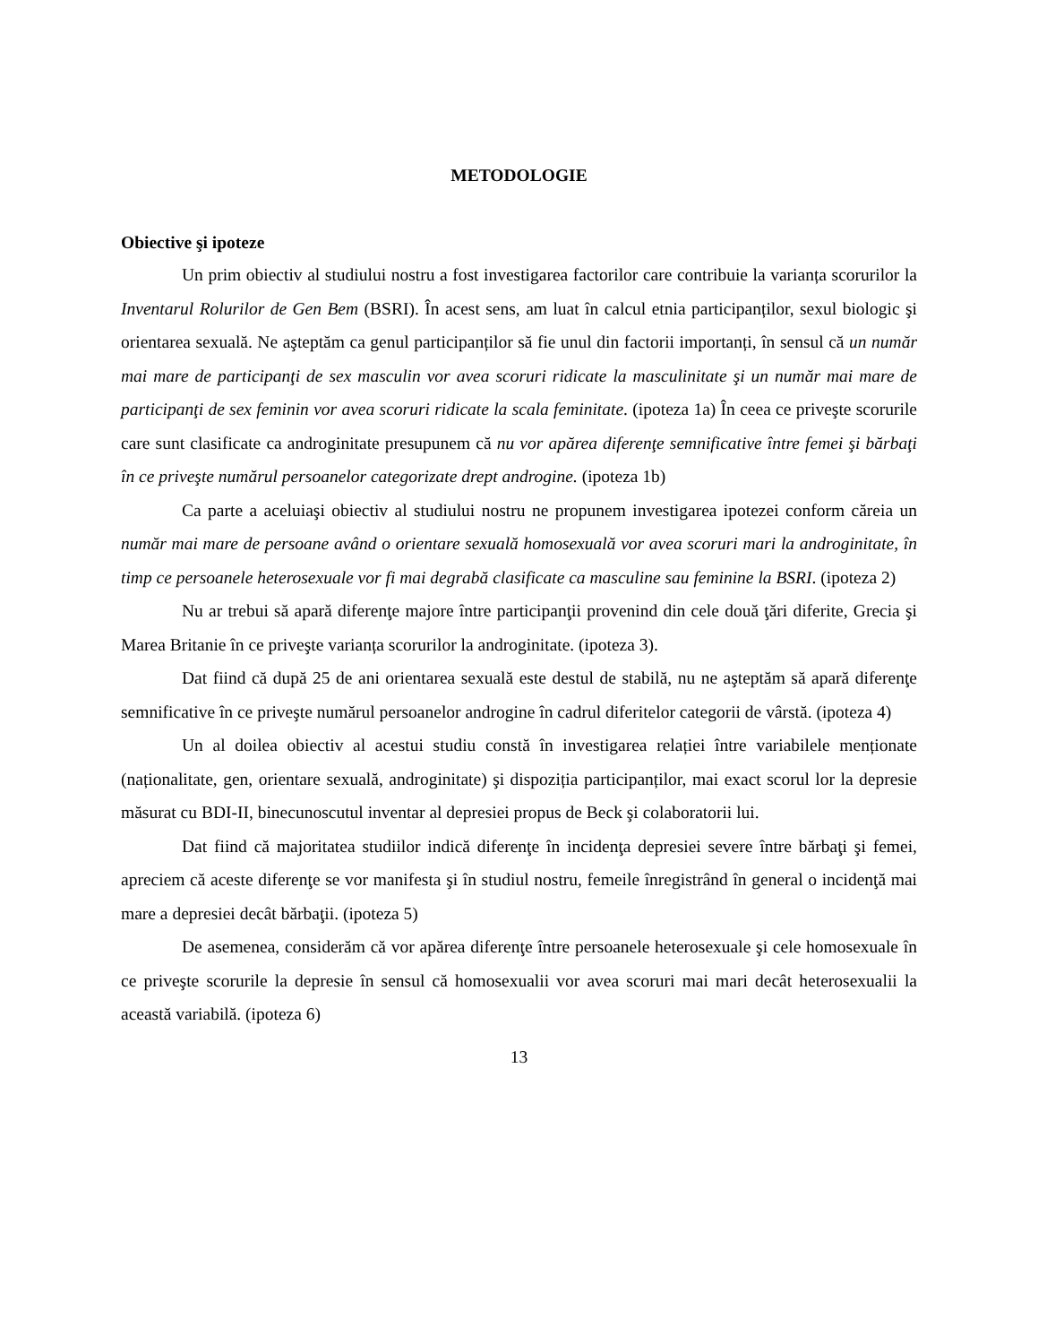METODOLOGIE
Obiective şi ipoteze
Un prim obiectiv al studiului nostru a fost investigarea factorilor care contribuie la varianța scorurilor la Inventarul Rolurilor de Gen Bem (BSRI). În acest sens, am luat în calcul etnia participanților, sexul biologic şi orientarea sexuală. Ne aşteptăm ca genul participanților să fie unul din factorii importanți, în sensul că un număr mai mare de participanţi de sex masculin vor avea scoruri ridicate la masculinitate şi un număr mai mare de participanţi de sex feminin vor avea scoruri ridicate la scala feminitate. (ipoteza 1a) În ceea ce priveşte scorurile care sunt clasificate ca androginitate presupunem că nu vor apărea diferenţe semnificative între femei şi bărbaţi în ce priveşte numărul persoanelor categorizate drept androgine. (ipoteza 1b)
Ca parte a aceluiaşi obiectiv al studiului nostru ne propunem investigarea ipotezei conform căreia un număr mai mare de persoane având o orientare sexuală homosexuală vor avea scoruri mari la androginitate, în timp ce persoanele heterosexuale vor fi mai degrabă clasificate ca masculine sau feminine la BSRI. (ipoteza 2)
Nu ar trebui să apară diferenţe majore între participanţii provenind din cele două ţări diferite, Grecia şi Marea Britanie în ce priveşte varianța scorurilor la androginitate. (ipoteza 3).
Dat fiind că după 25 de ani orientarea sexuală este destul de stabilă, nu ne aşteptăm să apară diferenţe semnificative în ce priveşte numărul persoanelor androgine în cadrul diferitelor categorii de vârstă. (ipoteza 4)
Un al doilea obiectiv al acestui studiu constă în investigarea relației între variabilele menționate (naționalitate, gen, orientare sexuală, androginitate) şi dispoziția participanților, mai exact scorul lor la depresie măsurat cu BDI-II, binecunoscutul inventar al depresiei propus de Beck şi colaboratorii lui.
Dat fiind că majoritatea studiilor indică diferenţe în incidenţa depresiei severe între bărbaţi şi femei, apreciem că aceste diferenţe se vor manifesta şi în studiul nostru, femeile înregistrând în general o incidenţă mai mare a depresiei decât bărbaţii. (ipoteza 5)
De asemenea, considerăm că vor apărea diferenţe între persoanele heterosexuale şi cele homosexuale în ce priveşte scorurile la depresie în sensul că homosexualii vor avea scoruri mai mari decât heterosexualii la această variabilă. (ipoteza 6)
13